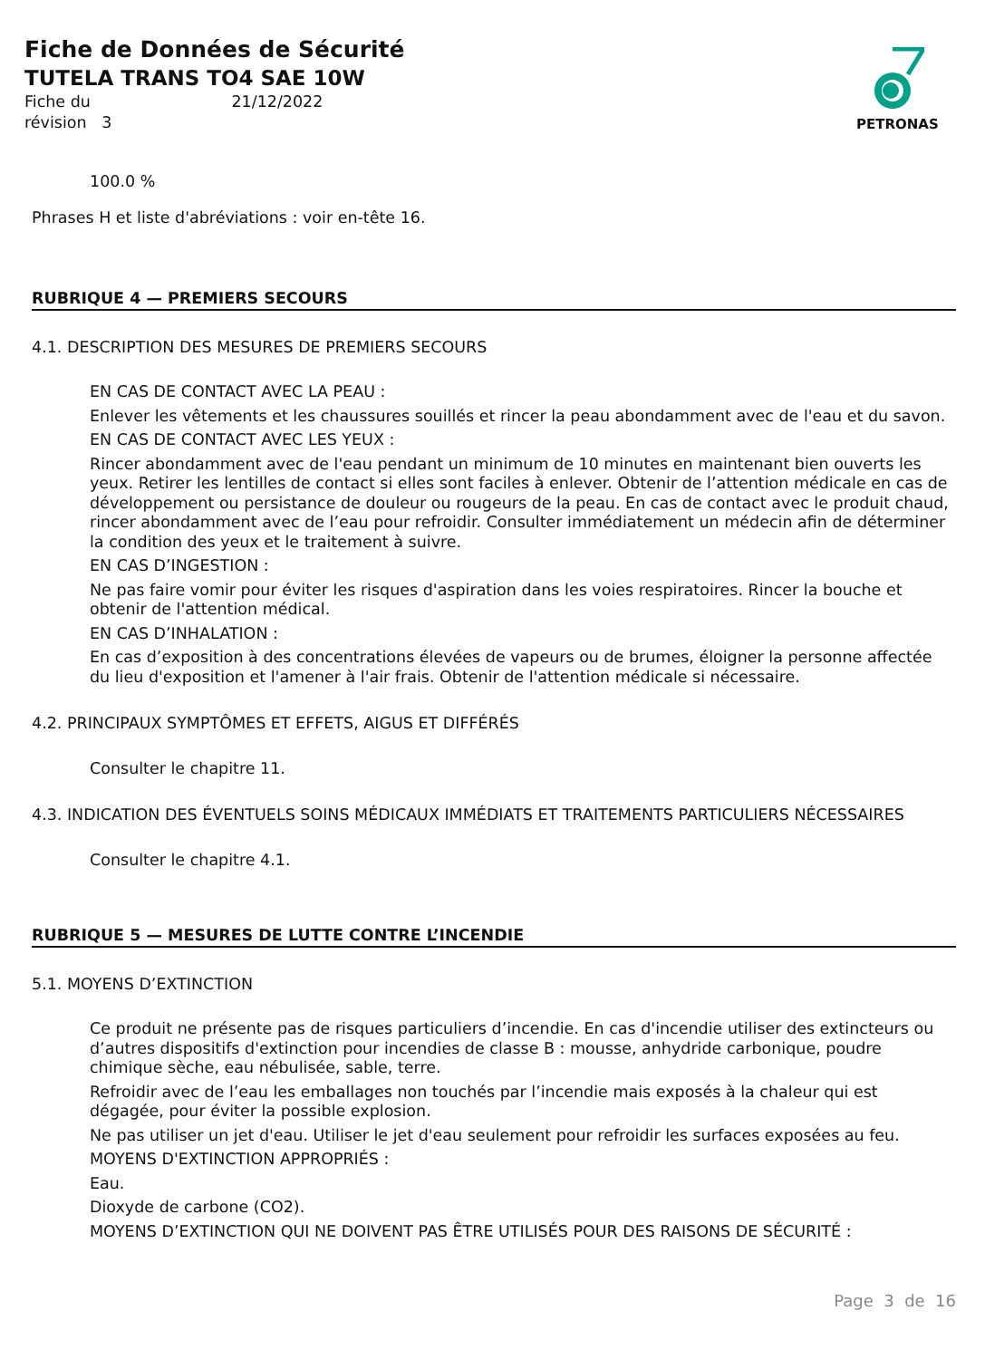Fiche de Données de Sécurité
TUTELA TRANS TO4 SAE 10W
Fiche du 21/12/2022
révision 3
PETRONAS
100.0 %
Phrases H et liste d'abréviations : voir en-tête 16.
RUBRIQUE 4 — PREMIERS SECOURS
4.1. DESCRIPTION DES MESURES DE PREMIERS SECOURS
EN CAS DE CONTACT AVEC LA PEAU :
Enlever les vêtements et les chaussures souillés et rincer la peau abondamment avec de l'eau et du savon.
EN CAS DE CONTACT AVEC LES YEUX :
Rincer abondamment avec de l'eau pendant un minimum de 10 minutes en maintenant bien ouverts les yeux. Retirer les lentilles de contact si elles sont faciles à enlever. Obtenir de l’attention médicale en cas de développement ou persistance de douleur ou rougeurs de la peau. En cas de contact avec le produit chaud, rincer abondamment avec de l’eau pour refroidir. Consulter immédiatement un médecin afin de déterminer la condition des yeux et le traitement à suivre.
EN CAS D’INGESTION :
Ne pas faire vomir pour éviter les risques d'aspiration dans les voies respiratoires. Rincer la bouche et obtenir de l'attention médical.
EN CAS D’INHALATION :
En cas d’exposition à des concentrations élevées de vapeurs ou de brumes, éloigner la personne affectée du lieu d'exposition et l'amener à l'air frais. Obtenir de l'attention médicale si nécessaire.
4.2. PRINCIPAUX SYMPTÔMES ET EFFETS, AIGUS ET DIFFÉRÉS
Consulter le chapitre 11.
4.3. INDICATION DES ÉVENTUELS SOINS MÉDICAUX IMMÉDIATS ET TRAITEMENTS PARTICULIERS NÉCESSAIRES
Consulter le chapitre 4.1.
RUBRIQUE 5 — MESURES DE LUTTE CONTRE L’INCENDIE
5.1. MOYENS D’EXTINCTION
Ce produit ne présente pas de risques particuliers d’incendie. En cas d'incendie utiliser des extincteurs ou d’autres dispositifs d'extinction pour incendies de classe B : mousse, anhydride carbonique, poudre chimique sèche, eau nébulisée, sable, terre.
Refroidir avec de l’eau les emballages non touchés par l’incendie mais exposés à la chaleur qui est dégagée, pour éviter la possible explosion.
Ne pas utiliser un jet d'eau. Utiliser le jet d'eau seulement pour refroidir les surfaces exposées au feu.
MOYENS D'EXTINCTION APPROPRIÉS :
Eau.
Dioxyde de carbone (CO2).
MOYENS D’EXTINCTION QUI NE DOIVENT PAS ÊTRE UTILISÉS POUR DES RAISONS DE SÉCURITÉ :
Page 3 de 16